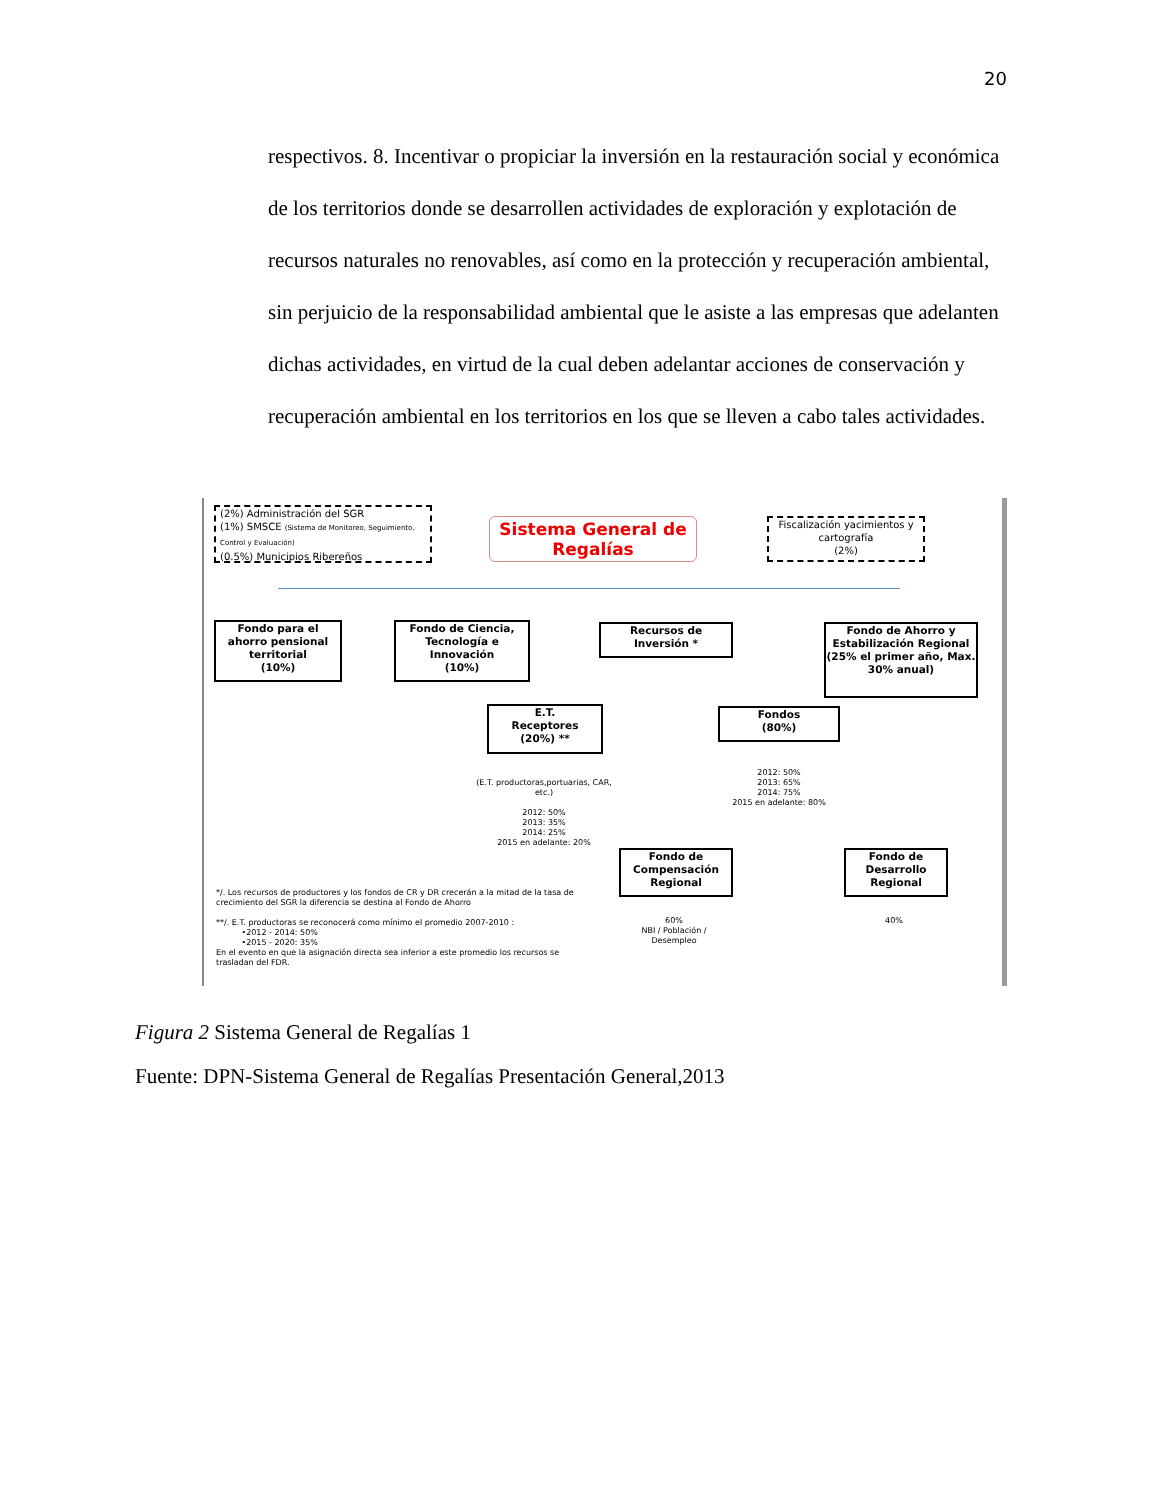20
respectivos. 8. Incentivar o propiciar la inversión en la restauración social y económica de los territorios donde se desarrollen actividades de exploración y explotación de recursos naturales no renovables, así como en la protección y recuperación ambiental, sin perjuicio de la responsabilidad ambiental que le asiste a las empresas que adelanten dichas actividades, en virtud de la cual deben adelantar acciones de conservación y recuperación ambiental en los territorios en los que se lleven a cabo tales actividades.
(2%) Administración del SGR
(1%) SMSCE (Sistema de Monitoreo, Seguimiento, Control y Evaluación)
(0.5%) Municipios Ribereños
Sistema General de Regalías
Fiscalización yacimientos y cartografía
(2%)
Fondo para el ahorro pensional territorial
(10%)
Fondo de Ciencia, Tecnología e Innovación
(10%)
Recursos de Inversión *
Fondo de Ahorro y Estabilización Regional
(25% el primer año, Max. 30% anual)
E.T.
Receptores
(20%) **
Fondos
(80%)
(E.T. productoras,portuarias, CAR, etc.)
2012: 50%
2013: 35%
2014: 25%
2015 en adelante: 20%
2012: 50%
2013: 65%
2014: 75%
2015 en adelante: 80%
Fondo de Compensación Regional
Fondo de Desarrollo Regional
60%
NBI / Población / Desempleo
40%
*/. Los recursos de productores y los fondos de CR y DR crecerán a la mitad de la tasa de crecimiento del SGR la diferencia se destina al Fondo de Ahorro
**/. E.T. productoras se reconocerá como mínimo el promedio 2007-2010 :
•2012 - 2014: 50%
•2015 - 2020: 35%
En el evento en que la asignación directa sea inferior a este promedio los recursos se trasladan del FDR.
Figura 2 Sistema General de Regalías 1
Fuente: DPN-Sistema General de Regalías Presentación General,2013